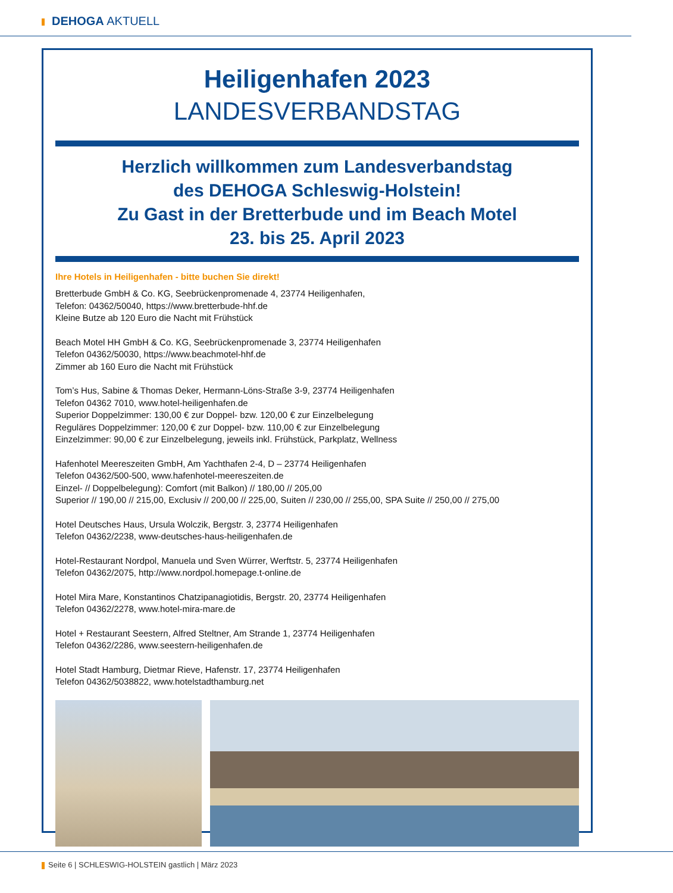DEHOGA AKTUELL
Heiligenhafen 2023
LANDESVERBANDSTAG
Herzlich willkommen zum Landesverbandstag
des DEHOGA Schleswig-Holstein!
Zu Gast in der Bretterbude und im Beach Motel
23. bis 25. April 2023
Ihre Hotels in Heiligenhafen - bitte buchen Sie direkt!
Bretterbude GmbH & Co. KG, Seebrückenpromenade 4, 23774 Heiligenhafen,
Telefon: 04362/50040, https://www.bretterbude-hhf.de
Kleine Butze ab 120 Euro die Nacht mit Frühstück
Beach Motel HH GmbH & Co. KG, Seebrückenpromenade 3, 23774 Heiligenhafen
Telefon 04362/50030, https://www.beachmotel-hhf.de
Zimmer ab 160 Euro die Nacht mit Frühstück
Tom’s Hus, Sabine & Thomas Deker, Hermann-Löns-Straße 3-9, 23774 Heiligenhafen
Telefon 04362 7010, www.hotel-heiligenhafen.de
Superior Doppelzimmer: 130,00 € zur Doppel- bzw. 120,00 € zur Einzelbelegung
Reguläres Doppelzimmer: 120,00 € zur Doppel- bzw. 110,00 € zur Einzelbelegung
Einzelzimmer: 90,00 € zur Einzelbelegung, jeweils inkl. Frühstück, Parkplatz, Wellness
Hafenhotel Meereszeiten GmbH, Am Yachthafen 2-4, D – 23774 Heiligenhafen
Telefon 04362/500-500, www.hafenhotel-meereszeiten.de
Einzel- // Doppelbelegung): Comfort (mit Balkon) // 180,00 // 205,00
Superior // 190,00 // 215,00, Exclusiv // 200,00 // 225,00, Suiten // 230,00 // 255,00, SPA Suite // 250,00 // 275,00
Hotel Deutsches Haus, Ursula Wolczik, Bergstr. 3, 23774 Heiligenhafen
Telefon 04362/2238, www-deutsches-haus-heiligenhafen.de
Hotel-Restaurant Nordpol, Manuela und Sven Würrer, Werftstr. 5, 23774 Heiligenhafen
Telefon 04362/2075, http://www.nordpol.homepage.t-online.de
Hotel Mira Mare, Konstantinos Chatzipanagiotidis, Bergstr. 20, 23774 Heiligenhafen
Telefon 04362/2278, www.hotel-mira-mare.de
Hotel + Restaurant Seestern, Alfred Steltner, Am Strande 1, 23774 Heiligenhafen
Telefon 04362/2286, www.seestern-heiligenhafen.de
Hotel Stadt Hamburg, Dietmar Rieve, Hafenstr. 17, 23774 Heiligenhafen
Telefon 04362/5038822, www.hotelstadthamburg.net
Seite 6 | SCHLESWIG-HOLSTEIN gastlich | März 2023